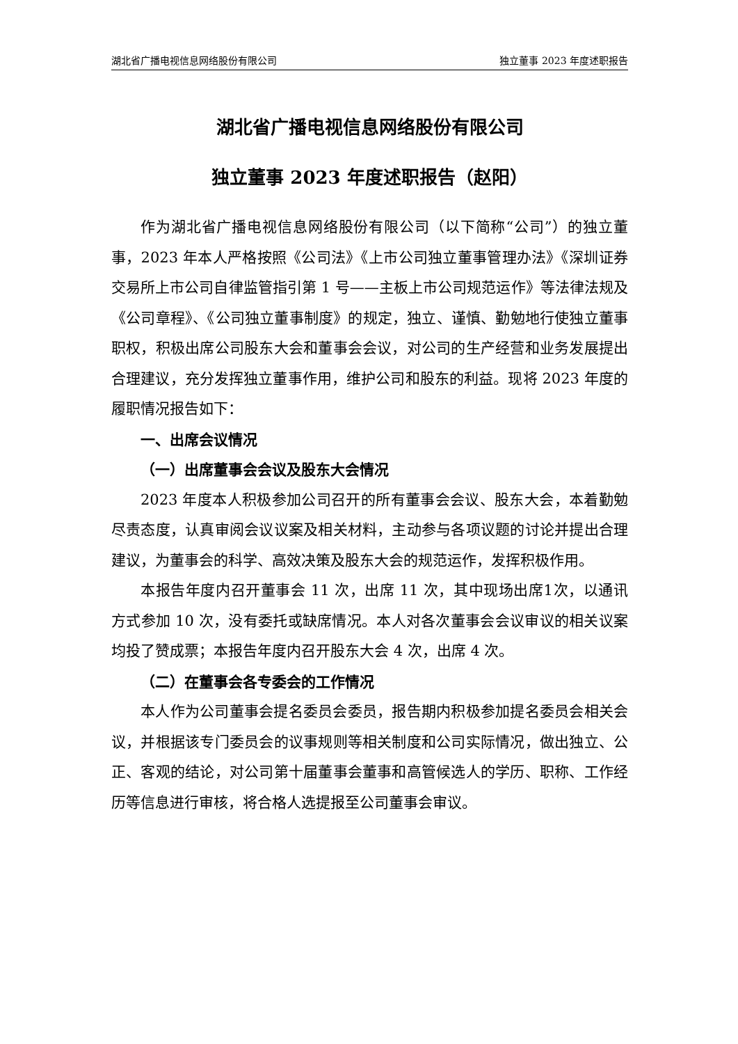湖北省广播电视信息网络股份有限公司 独立董事 2023 年度述职报告
湖北省广播电视信息网络股份有限公司
独立董事 2023 年度述职报告（赵阳）
作为湖北省广播电视信息网络股份有限公司（以下简称“公司”）的独立董事，2023 年本人严格按照《公司法》《上市公司独立董事管理办法》《深圳证券交易所上市公司自律监管指引第 1 号——主板上市公司规范运作》等法律法规及《公司章程》、《公司独立董事制度》的规定，独立、谨慎、勤勉地行使独立董事职权，积极出席公司股东大会和董事会会议，对公司的生产经营和业务发展提出合理建议，充分发挥独立董事作用，维护公司和股东的利益。现将 2023 年度的履职情况报告如下：
一、出席会议情况
（一）出席董事会会议及股东大会情况
2023 年度本人积极参加公司召开的所有董事会会议、股东大会，本着勤勉尽责态度，认真审阅会议议案及相关材料，主动参与各项议题的讨论并提出合理建议，为董事会的科学、高效决策及股东大会的规范运作，发挥积极作用。
本报告年度内召开董事会 11 次，出席 11 次，其中现场出席1次，以通讯方式参加 10 次，没有委托或缺席情况。本人对各次董事会会议审议的相关议案均投了赞成票；本报告年度内召开股东大会 4 次，出席 4 次。
（二）在董事会各专委会的工作情况
本人作为公司董事会提名委员会委员，报告期内积极参加提名委员会相关会议，并根据该专门委员会的议事规则等相关制度和公司实际情况，做出独立、公正、客观的结论，对公司第十届董事会董事和高管候选人的学历、职称、工作经历等信息进行审核，将合格人选提报至公司董事会审议。